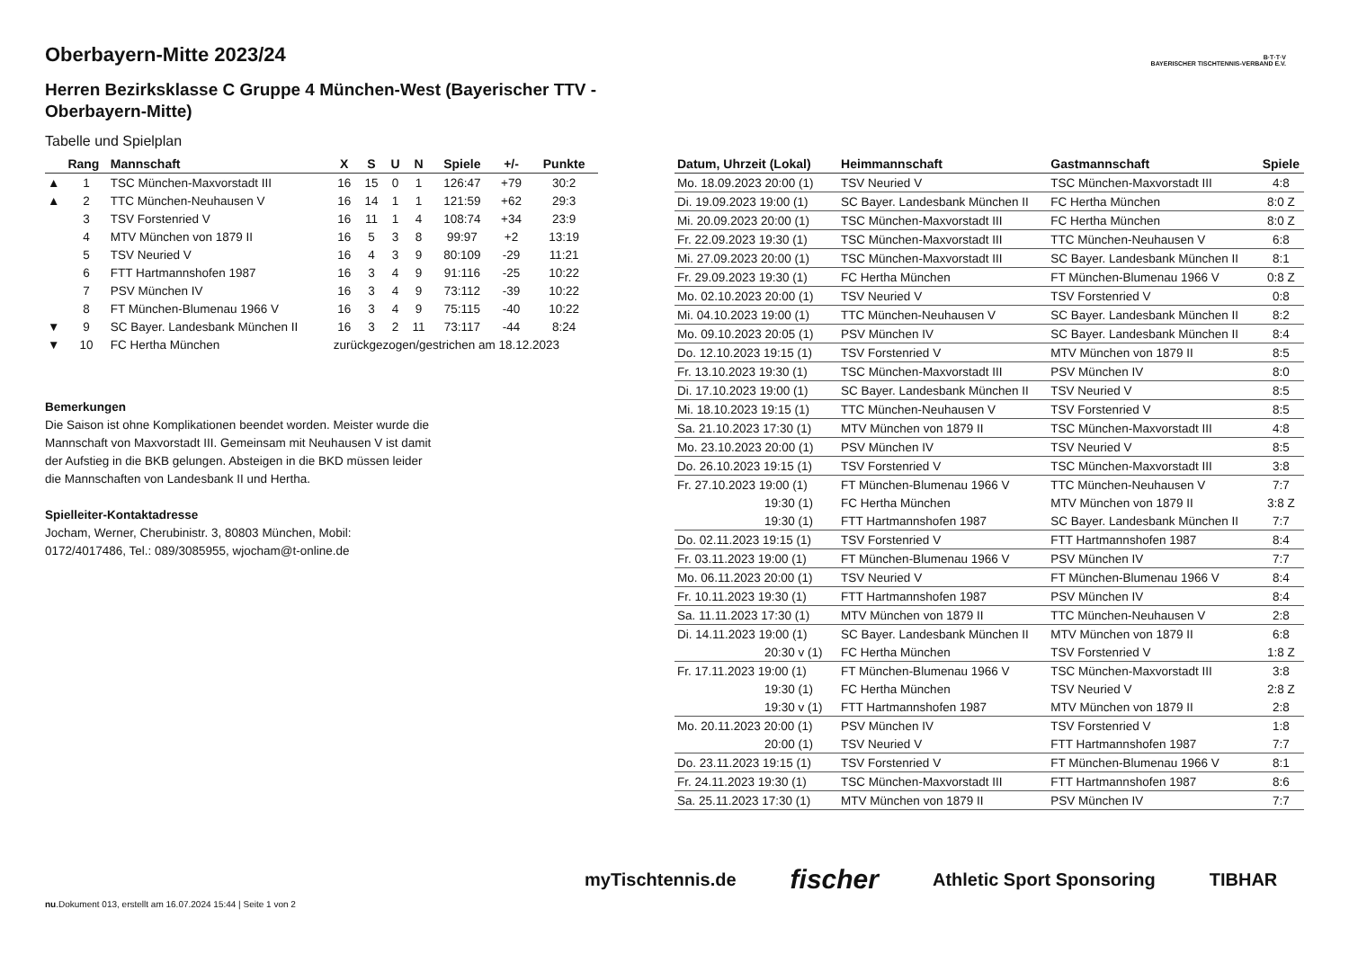B·T·T·V
BAYERISCHER TISCHTENNIS-VERBAND E.V.
Oberbayern-Mitte 2023/24
Herren Bezirksklasse C Gruppe 4 München-West (Bayerischer TTV - Oberbayern-Mitte)
Tabelle und Spielplan
| | Rang | Mannschaft | X | S | U | N | Spiele | +/- | Punkte |
| --- | --- | --- | --- | --- | --- | --- | --- | --- | --- |
| ▲ | 1 | TSC München-Maxvorstadt III | 16 | 15 | 0 | 1 | 126:47 | +79 | 30:2 |
| ▲ | 2 | TTC München-Neuhausen V | 16 | 14 | 1 | 1 | 121:59 | +62 | 29:3 |
| | 3 | TSV Forstenried V | 16 | 11 | 1 | 4 | 108:74 | +34 | 23:9 |
| | 4 | MTV München von 1879 II | 16 | 5 | 3 | 8 | 99:97 | +2 | 13:19 |
| | 5 | TSV Neuried V | 16 | 4 | 3 | 9 | 80:109 | -29 | 11:21 |
| | 6 | FTT Hartmannshofen 1987 | 16 | 3 | 4 | 9 | 91:116 | -25 | 10:22 |
| | 7 | PSV München IV | 16 | 3 | 4 | 9 | 73:112 | -39 | 10:22 |
| | 8 | FT München-Blumenau 1966 V | 16 | 3 | 4 | 9 | 75:115 | -40 | 10:22 |
| ▼ | 9 | SC Bayer. Landesbank München II | 16 | 3 | 2 | 11 | 73:117 | -44 | 8:24 |
| ▼ | 10 | FC Hertha München | zurückgezogen/gestrichen am 18.12.2023 | | | | | | |
Bemerkungen
Die Saison ist ohne Komplikationen beendet worden. Meister wurde die Mannschaft von Maxvorstadt III. Gemeinsam mit Neuhausen V ist damit der Aufstieg in die BKB gelungen. Absteigen in die BKD müssen leider die Mannschaften von Landesbank II und Hertha.
Spielleiter-Kontaktadresse
Jocham, Werner, Cherubinistr. 3, 80803 München, Mobil: 0172/4017486, Tel.: 089/3085955, wjocham@t-online.de
| Datum, Uhrzeit (Lokal) | Heimmannschaft | Gastmannschaft | Spiele |
| --- | --- | --- | --- |
| Mo. 18.09.2023 20:00 (1) | TSV Neuried V | TSC München-Maxvorstadt III | 4:8 |
| Di. 19.09.2023 19:00 (1) | SC Bayer. Landesbank München II | FC Hertha München | 8:0 Z |
| Mi. 20.09.2023 20:00 (1) | TSC München-Maxvorstadt III | FC Hertha München | 8:0 Z |
| Fr. 22.09.2023 19:30 (1) | TSC München-Maxvorstadt III | TTC München-Neuhausen V | 6:8 |
| Mi. 27.09.2023 20:00 (1) | TSC München-Maxvorstadt III | SC Bayer. Landesbank München II | 8:1 |
| Fr. 29.09.2023 19:30 (1) | FC Hertha München | FT München-Blumenau 1966 V | 0:8 Z |
| Mo. 02.10.2023 20:00 (1) | TSV Neuried V | TSV Forstenried V | 0:8 |
| Mi. 04.10.2023 19:00 (1) | TTC München-Neuhausen V | SC Bayer. Landesbank München II | 8:2 |
| Mo. 09.10.2023 20:05 (1) | PSV München IV | SC Bayer. Landesbank München II | 8:4 |
| Do. 12.10.2023 19:15 (1) | TSV Forstenried V | MTV München von 1879 II | 8:5 |
| Fr. 13.10.2023 19:30 (1) | TSC München-Maxvorstadt III | PSV München IV | 8:0 |
| Di. 17.10.2023 19:00 (1) | SC Bayer. Landesbank München II | TSV Neuried V | 8:5 |
| Mi. 18.10.2023 19:15 (1) | TTC München-Neuhausen V | TSV Forstenried V | 8:5 |
| Sa. 21.10.2023 17:30 (1) | MTV München von 1879 II | TSC München-Maxvorstadt III | 4:8 |
| Mo. 23.10.2023 20:00 (1) | PSV München IV | TSV Neuried V | 8:5 |
| Do. 26.10.2023 19:15 (1) | TSV Forstenried V | TSC München-Maxvorstadt III | 3:8 |
| Fr. 27.10.2023 19:00 (1) | FT München-Blumenau 1966 V | TTC München-Neuhausen V | 7:7 |
| 19:30 (1) | FC Hertha München | MTV München von 1879 II | 3:8 Z |
| 19:30 (1) | FTT Hartmannshofen 1987 | SC Bayer. Landesbank München II | 7:7 |
| Do. 02.11.2023 19:15 (1) | TSV Forstenried V | FTT Hartmannshofen 1987 | 8:4 |
| Fr. 03.11.2023 19:00 (1) | FT München-Blumenau 1966 V | PSV München IV | 7:7 |
| Mo. 06.11.2023 20:00 (1) | TSV Neuried V | FT München-Blumenau 1966 V | 8:4 |
| Fr. 10.11.2023 19:30 (1) | FTT Hartmannshofen 1987 | PSV München IV | 8:4 |
| Sa. 11.11.2023 17:30 (1) | MTV München von 1879 II | TTC München-Neuhausen V | 2:8 |
| Di. 14.11.2023 19:00 (1) | SC Bayer. Landesbank München II | MTV München von 1879 II | 6:8 |
| 20:30 v (1) | FC Hertha München | TSV Forstenried V | 1:8 Z |
| Fr. 17.11.2023 19:00 (1) | FT München-Blumenau 1966 V | TSC München-Maxvorstadt III | 3:8 |
| 19:30 (1) | FC Hertha München | TSV Neuried V | 2:8 Z |
| 19:30 v (1) | FTT Hartmannshofen 1987 | MTV München von 1879 II | 2:8 |
| Mo. 20.11.2023 20:00 (1) | PSV München IV | TSV Forstenried V | 1:8 |
| 20:00 (1) | TSV Neuried V | FTT Hartmannshofen 1987 | 7:7 |
| Do. 23.11.2023 19:15 (1) | TSV Forstenried V | FT München-Blumenau 1966 V | 8:1 |
| Fr. 24.11.2023 19:30 (1) | TSC München-Maxvorstadt III | FTT Hartmannshofen 1987 | 8:6 |
| Sa. 25.11.2023 17:30 (1) | MTV München von 1879 II | PSV München IV | 7:7 |
myTischtennis.de fischer Athletic Sport Sponsoring TIBHAR
nu.Dokument 013, erstellt am 16.07.2024 15:44 | Seite 1 von 2